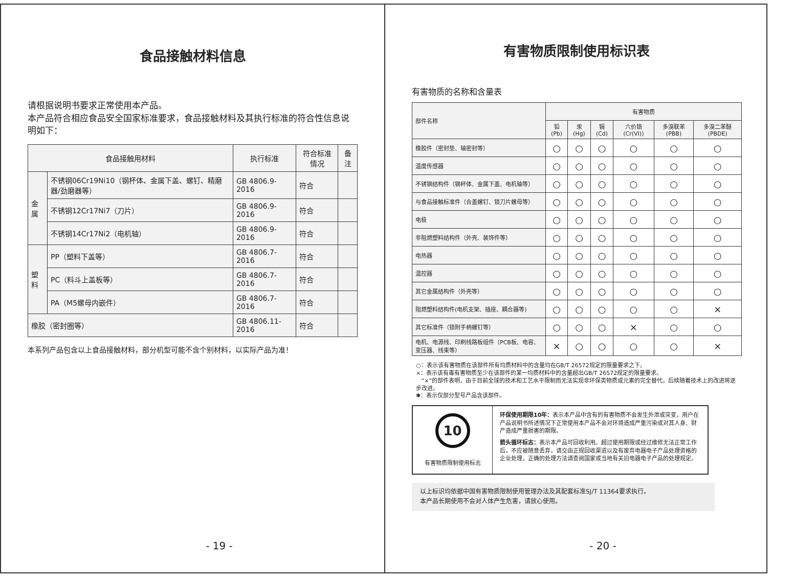食品接触材料信息
请根据说明书要求正常使用本产品。
本产品符合相应食品安全国家标准要求，食品接触材料及其执行标准的符合性信息说明如下：
| 食品接触用材料 | | 执行标准 | 符合标准情况 | 备注 |
| --- | --- | --- | --- | --- |
| 金属 | 不锈钢06Cr19Ni10（钢杯体、金属下盖、螺钉、精磨器/劲磨器等） | GB 4806.9-2016 | 符合 | |
| | 不锈钢12Cr17Ni7（刀片） | GB 4806.9-2016 | 符合 | |
| | 不锈钢14Cr17Ni2（电机轴） | GB 4806.9-2016 | 符合 | |
| 塑料 | PP（塑料下盖等） | GB 4806.7-2016 | 符合 | |
| | PC（料斗上盖板等） | GB 4806.7-2016 | 符合 | |
| | PA（M5螺母内嵌件） | GB 4806.7-2016 | 符合 | |
| 橡胶（密封圈等） | | GB 4806.11-2016 | 符合 | |
本系列产品包含以上食品接触材料，部分机型可能不含个别材料，以实际产品为准！
- 19 -
有害物质限制使用标识表
有害物质的名称和含量表
| 部件名称 | 有害物质 | | | | | |
| --- | --- | --- | --- | --- | --- | --- |
| | 铅(Pb) | 汞(Hg) | 镉(Cd) | 六价铬 (Cr(VI)) | 多溴联苯 (PBB) | 多溴二苯醚 (PBDE) |
| 橡胶件（密封垫、轴密封等） | ○ | ○ | ○ | ○ | ○ | ○ |
| 温度传感器 | ○ | ○ | ○ | ○ | ○ | ○ |
| 不锈钢结构件（钢杯体、金属下盖、电机轴等） | ○ | ○ | ○ | ○ | ○ | ○ |
| 与食品接触标准件（合盖螺钉、锁刀片螺母等） | ○ | ○ | ○ | ○ | ○ | ○ |
| 电极 | ○ | ○ | ○ | ○ | ○ | ○ |
| 非阻燃塑料结构件（外壳、装饰件等） | ○ | ○ | ○ | ○ | ○ | ○ |
| 电热器 | ○ | ○ | ○ | ○ | ○ | ○ |
| 温控器 | ○ | ○ | ○ | ○ | ○ | ○ |
| 其它金属结构件（外壳等） | ○ | ○ | ○ | ○ | ○ | ○ |
| 阻燃塑料结构件(电机支架、插座、耦合器等) | ○ | ○ | ○ | ○ | ○ | × |
| 其它标准件（锁附手柄螺钉等） | ○ | ○ | ○ | × | ○ | ○ |
| 电机、电源线、印刷线路板组件（PCB板、电容、变压器、线束等） | × | ○ | ○ | ○ | ○ | × |
○：表示该有害物质在该部件所有均质材料中的含量均在GB/T 26572规定的限量要求之下。
×：表示该有毒有害物质至少在该部件的某一均质材料中的含量超出GB/T 26572规定的限量要求。
“×”的部件表明，由于目前全球的技术和工艺水平限制而无法实现非环保类物质或元素的完全替代，后续随着技术上的改进将逐步改进。
✱：表示仅部分型号产品含该部件。
10
有害物质限制使用标志
环保使用期限10年：表示本产品中含有的有害物质不会发生外泄或突变，用户在产品说明书所述情况下正常使用本产品不会对环境造成严重污染或对其人身、财产造成严重损害的期限。
箭头循环标志：表示本产品可回收利用。超过使用期限或经过维修无法正常工作后，不应被随意丢弃，请交由正规回收渠道以及有废弃电器电子产品处理资格的企业处理，正确的处理方法请查阅国家或当地有关旧电器电子产品的处理规定。
以上标识均依据中国有害物质限制使用管理办法及其配套标准SJ/T 11364要求执行。
本产品长期使用不会对人体产生危害，请放心使用。
- 20 -